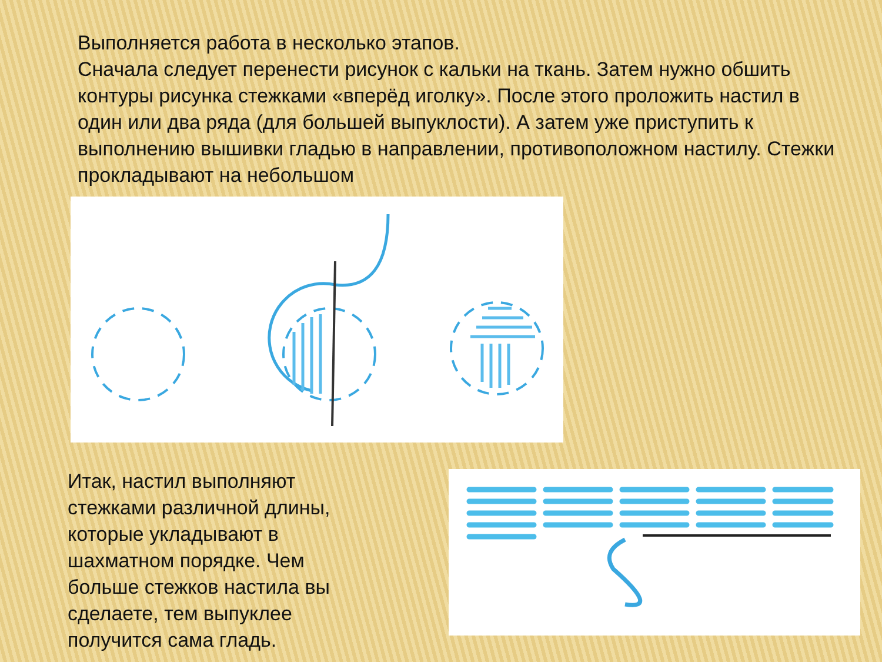Выполняется работа в несколько этапов.
Сначала следует перенести рисунок с кальки на ткань. Затем нужно обшить контуры рисунка стежками «вперёд иголку». После этого проложить настил в один или два ряда (для большей выпуклости). А затем уже приступить к выполнению вышивки гладью в направлении, противоположном настилу. Стежки прокладывают на небольшом
Итак, настил выполняют стежками различной длины, которые укладывают в шахматном порядке. Чем больше стежков настила вы сделаете, тем выпуклее получится сама гладь.